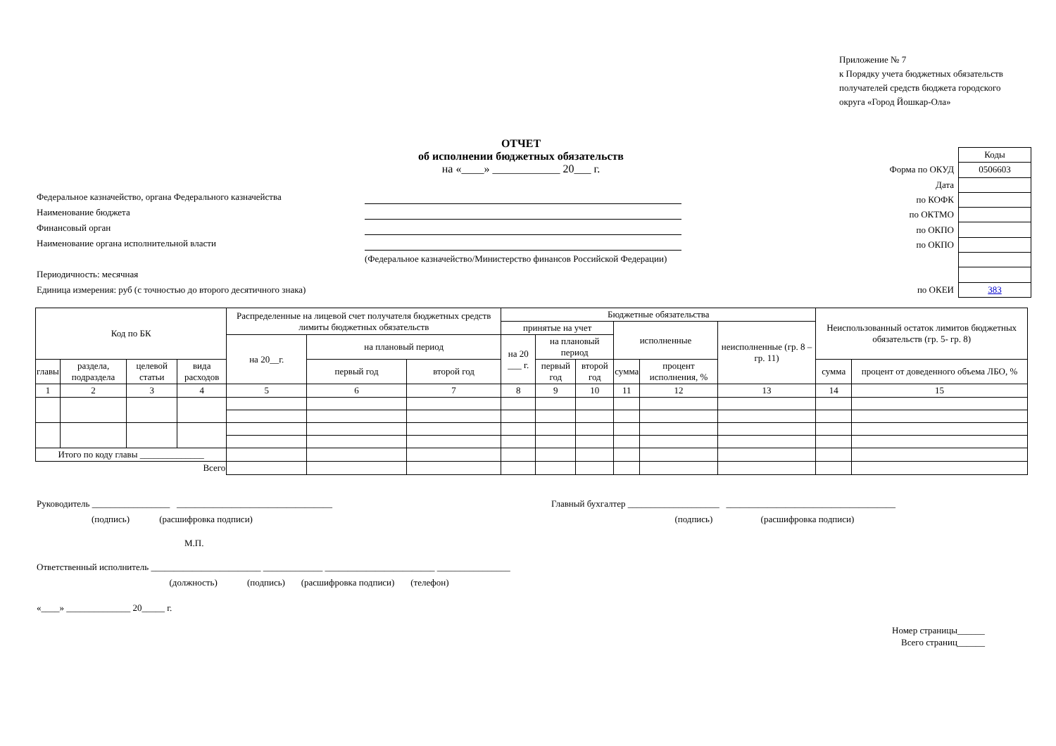Приложение № 7
к Порядку учета бюджетных обязательств
получателей средств бюджета городского
округа «Город Йошкар-Ола»
ОТЧЕТ
об исполнении бюджетных обязательств
на «____» ____________ 20___ г.
Федеральное казначейство, органа Федерального казначейства
Наименование бюджета
Финансовый орган
Наименование органа исполнительной власти
(Федеральное казначейство/Министерство финансов Российской Федерации)
Периодичность: месячная
Единица измерения: руб (с точностью до второго десятичного знака)
| | Коды |
| Форма по ОКУД | 0506603 |
| Дата | |
| по КОФК | |
| по ОКТМО | |
| по ОКПО | |
| по ОКПО | |
| по ОКЕИ | 383 |
| Код по БК | | | | Распределенные на лицевой счет получателя бюджетных средств лимиты бюджетных обязательств | | | Бюджетные обязательства | | | | | | Неиспользованный остаток лимитов бюджетных обязательств (гр. 5- гр. 8) | |
| --- | --- | --- | --- | --- | --- | --- | --- | --- | --- | --- | --- | --- | --- | --- |
| | | | | | | | принятые на учет | | | исполненные | | неисполненные (гр. 8 – гр. 11) | | |
| | | | | на 20__г. | на плановый период | | на 20 ___ г. | на плановый период | | | | | | |
| главы | раздела, подраздела | целевой статьи | вида расходов | | первый год | второй год | | первый год | второй год | сумма | процент исполнения, % | | сумма | процент от доведенного объема ЛБО, % |
| 1 | 2 | 3 | 4 | 5 | 6 | 7 | 8 | 9 | 10 | 11 | 12 | 13 | 14 | 15 |
| Итого по коду главы ______________ | | | | | | | | | | | | | | |
| Всего | | | | | | | | | | | | | | |
Руководитель _________________ __________________________________
(подпись) (расшифровка подписи)
Главный бухгалтер ____________________ _____________________________________
(подпись) (расшифровка подписи)
М.П.
Ответственный исполнитель ________________________ _____________ ________________________ ________________
(должность) (подпись) (расшифровка подписи) (телефон)
«____» ______________ 20_____ г.
Номер страницы______
Всего страниц______